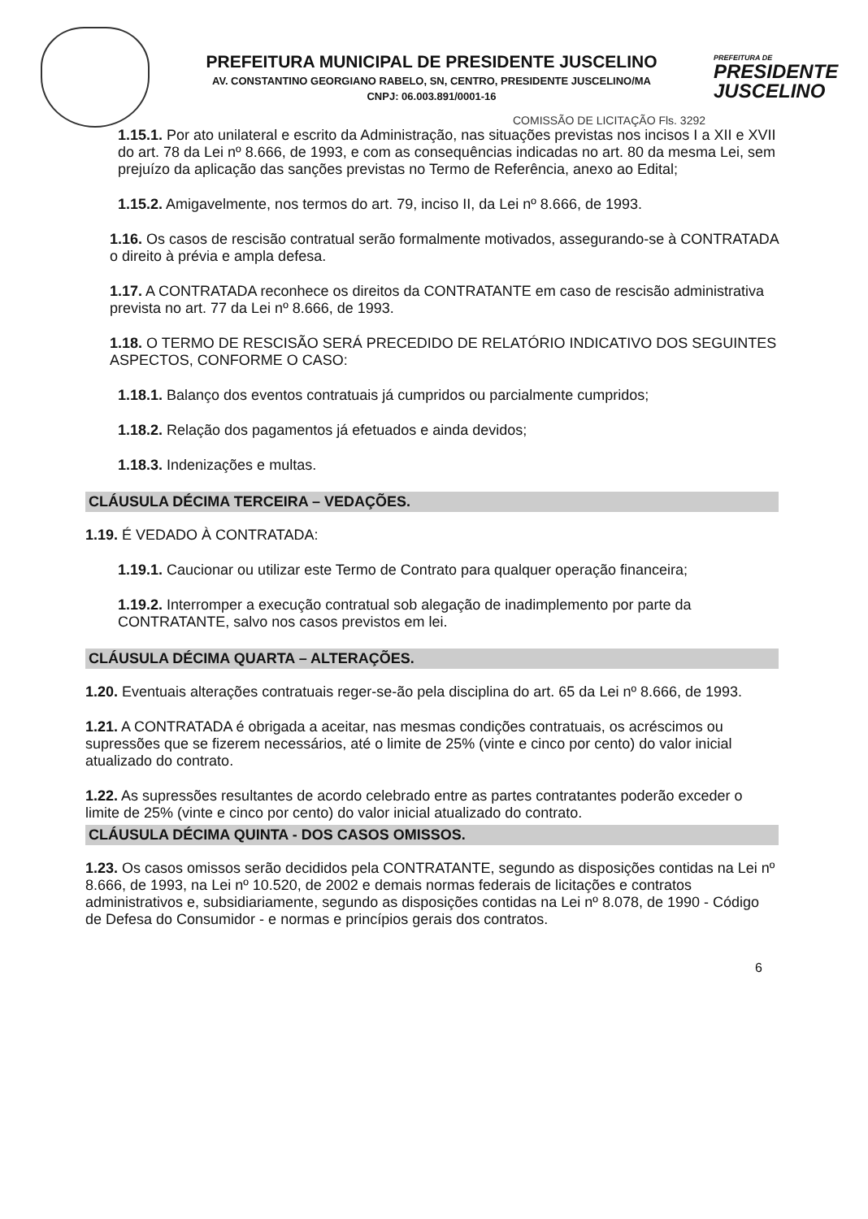PREFEITURA MUNICIPAL DE PRESIDENTE JUSCELINO
AV. CONSTANTINO GEORGIANO RABELO, SN, CENTRO, PRESIDENTE JUSCELINO/MA
CNPJ: 06.003.891/0001-16
PREFEITURA DE
PRESIDENTE JUSCELINO
COMISSÃO DE LICITAÇÃO Fls. 3292
1.15.1. Por ato unilateral e escrito da Administração, nas situações previstas nos incisos I a XII e XVII do art. 78 da Lei nº 8.666, de 1993, e com as consequências indicadas no art. 80 da mesma Lei, sem prejuízo da aplicação das sanções previstas no Termo de Referência, anexo ao Edital;
1.15.2. Amigavelmente, nos termos do art. 79, inciso II, da Lei nº 8.666, de 1993.
1.16. Os casos de rescisão contratual serão formalmente motivados, assegurando-se à CONTRATADA o direito à prévia e ampla defesa.
1.17. A CONTRATADA reconhece os direitos da CONTRATANTE em caso de rescisão administrativa prevista no art. 77 da Lei nº 8.666, de 1993.
1.18. O TERMO DE RESCISÃO SERÁ PRECEDIDO DE RELATÓRIO INDICATIVO DOS SEGUINTES ASPECTOS, CONFORME O CASO:
1.18.1. Balanço dos eventos contratuais já cumpridos ou parcialmente cumpridos;
1.18.2. Relação dos pagamentos já efetuados e ainda devidos;
1.18.3. Indenizações e multas.
CLÁUSULA DÉCIMA TERCEIRA – VEDAÇÕES.
1.19. É VEDADO À CONTRATADA:
1.19.1. Caucionar ou utilizar este Termo de Contrato para qualquer operação financeira;
1.19.2. Interromper a execução contratual sob alegação de inadimplemento por parte da CONTRATANTE, salvo nos casos previstos em lei.
CLÁUSULA DÉCIMA QUARTA – ALTERAÇÕES.
1.20. Eventuais alterações contratuais reger-se-ão pela disciplina do art. 65 da Lei nº 8.666, de 1993.
1.21. A CONTRATADA é obrigada a aceitar, nas mesmas condições contratuais, os acréscimos ou supressões que se fizerem necessários, até o limite de 25% (vinte e cinco por cento) do valor inicial atualizado do contrato.
1.22. As supressões resultantes de acordo celebrado entre as partes contratantes poderão exceder o limite de 25% (vinte e cinco por cento) do valor inicial atualizado do contrato.
CLÁUSULA DÉCIMA QUINTA - DOS CASOS OMISSOS.
1.23. Os casos omissos serão decididos pela CONTRATANTE, segundo as disposições contidas na Lei nº 8.666, de 1993, na Lei nº 10.520, de 2002 e demais normas federais de licitações e contratos administrativos e, subsidiariamente, segundo as disposições contidas na Lei nº 8.078, de 1990 - Código de Defesa do Consumidor - e normas e princípios gerais dos contratos.
6